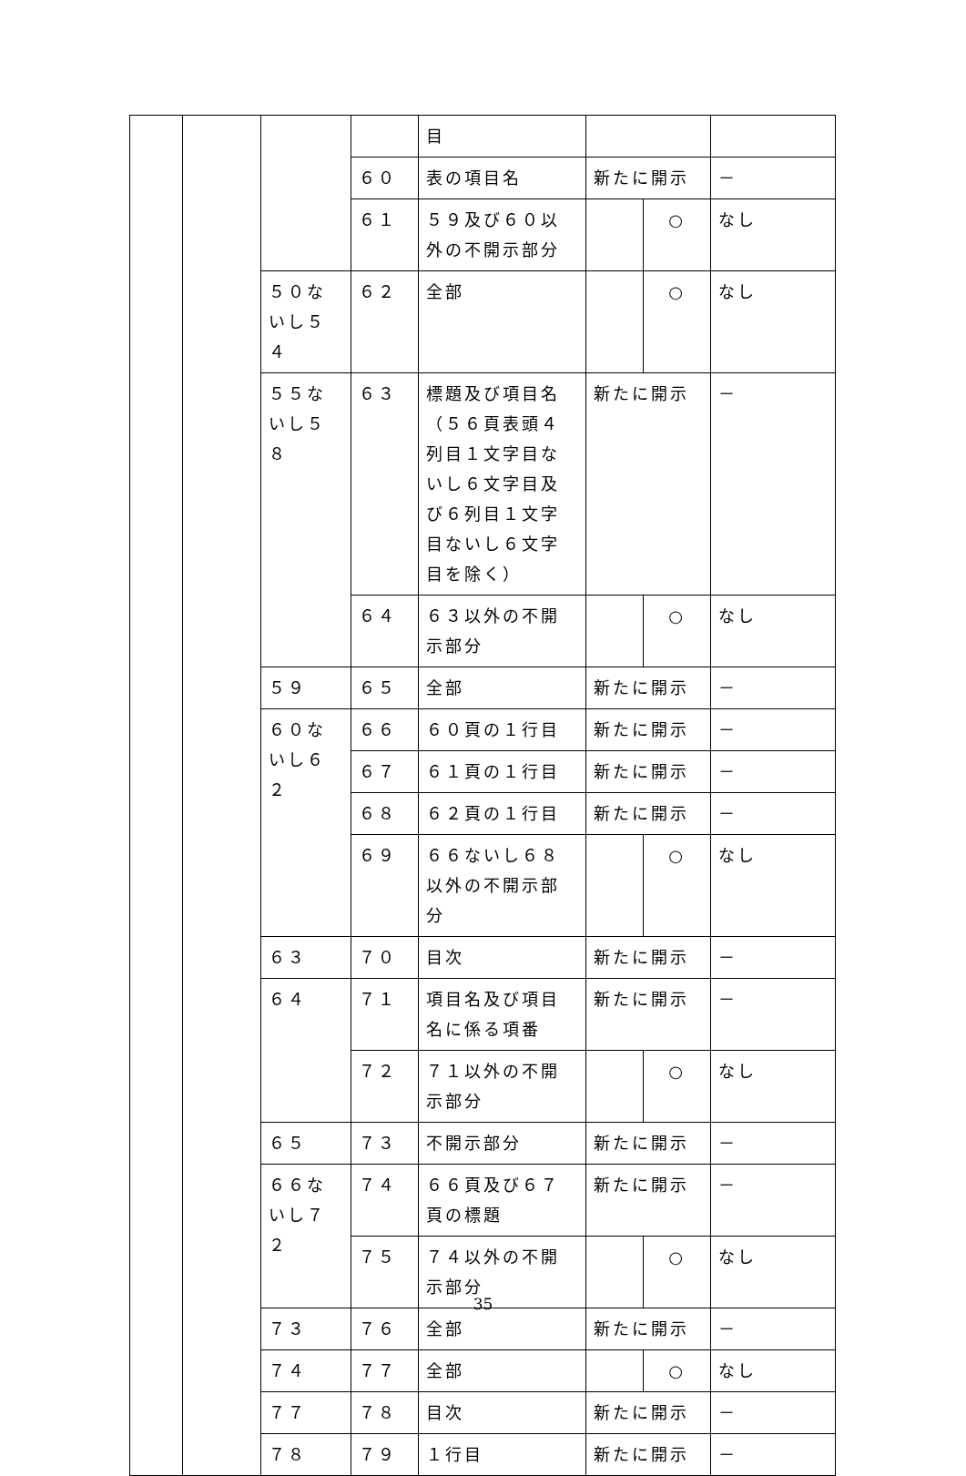| | | | | 目 | | | |
| | | | ６０ | 表の項目名 | 新たに開示 | | － |
| | | | ６１ | ５９及び６０以外の不開示部分 | | ○ | なし |
| | | ５０ないし５４ | ６２ | 全部 | | ○ | なし |
| | | ５５ないし５８ | ６３ | 標題及び項目名（５６頁表頭４列目１文字目ないし６文字目及び６列目１文字目ないし６文字目を除く） | 新たに開示 | | － |
| | | | ６４ | ６３以外の不開示部分 | | ○ | なし |
| | | ５９ | ６５ | 全部 | 新たに開示 | | － |
| | | ６０ないし６２ | ６６ | ６０頁の１行目 | 新たに開示 | | － |
| | | | ６７ | ６１頁の１行目 | 新たに開示 | | － |
| | | | ６８ | ６２頁の１行目 | 新たに開示 | | － |
| | | | ６９ | ６６ないし６８以外の不開示部分 | | ○ | なし |
| | | ６３ | ７０ | 目次 | 新たに開示 | | － |
| | | ６４ | ７１ | 項目名及び項目名に係る項番 | 新たに開示 | | － |
| | | | ７２ | ７１以外の不開示部分 | | ○ | なし |
| | | ６５ | ７３ | 不開示部分 | 新たに開示 | | － |
| | | ６６ないし７２ | ７４ | ６６頁及び６７頁の標題 | 新たに開示 | | － |
| | | | ７５ | ７４以外の不開示部分 | | ○ | なし |
| | | ７３ | ７６ | 全部 | 新たに開示 | | － |
| | | ７４ | ７７ | 全部 | | ○ | なし |
| | | ７７ | ７８ | 目次 | 新たに開示 | | － |
| | | ７８ | ７９ | １行目 | 新たに開示 | | － |
35